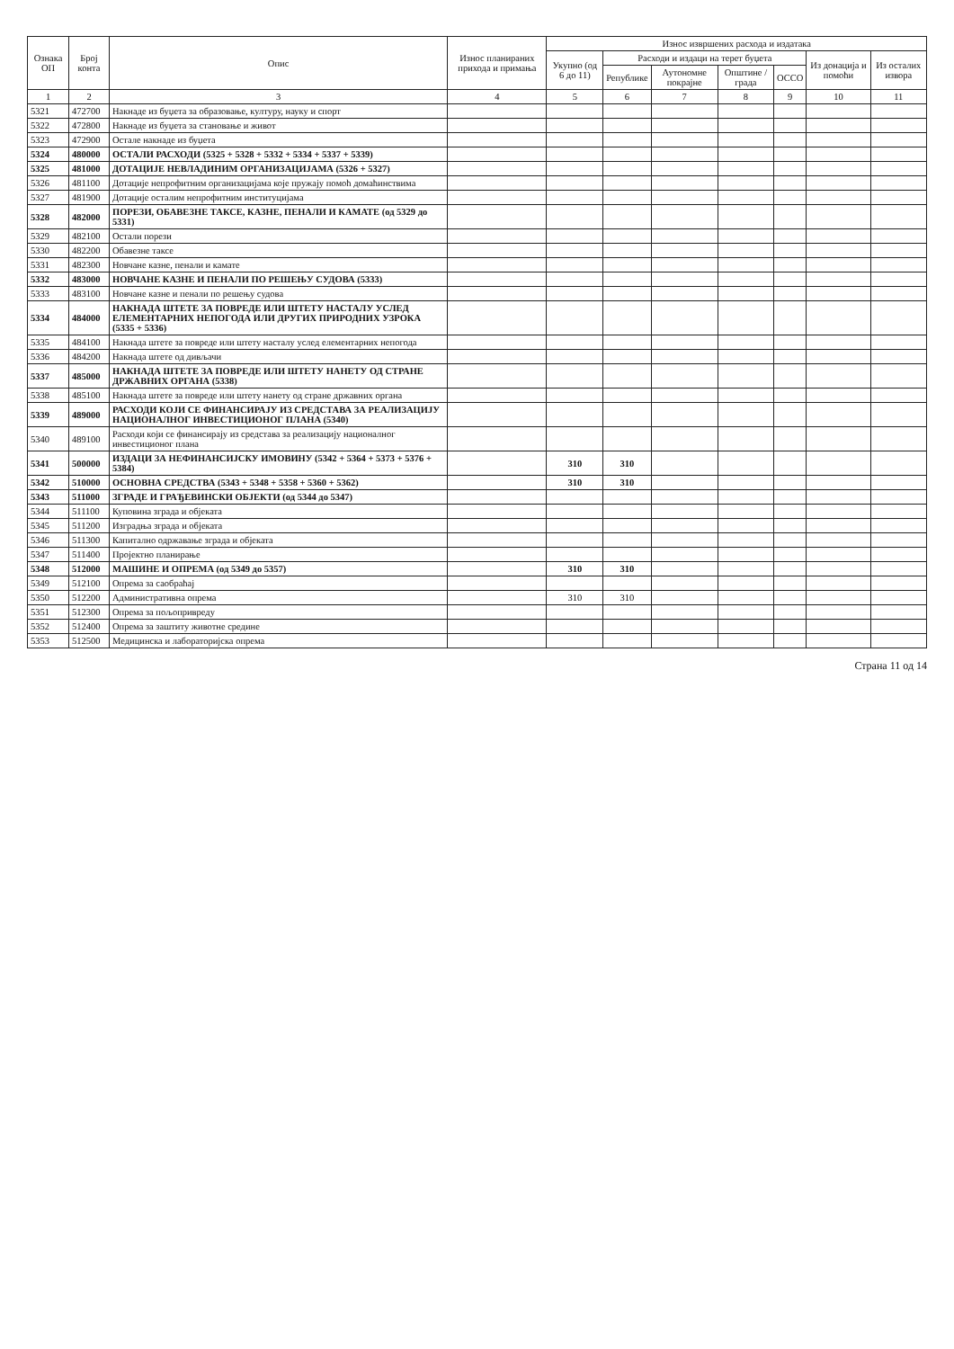| Ознака ОП | Број конта | Опис | Износ планираних прихода и примања | Износ извршених расхода и издатака | | | | | | |
| --- | --- | --- | --- | --- | --- | --- | --- | --- | --- | --- |
| | | | | Укупно (од 6 до 11) | Расходи и издаци на терет буџета | | | | Из донација и помоћи | Из осталих извора |
| | | | | | Републике | Аутономне покрајне | Општине / града | ОССО | | |
| 1 | 2 | 3 | 4 | 5 | 6 | 7 | 8 | 9 | 10 | 11 |
| 5321 | 472700 | Накнаде из буџета за образовање, културу, науку и спорт | | | | | | | | |
| 5322 | 472800 | Накнаде из буџета за становање и живот | | | | | | | | |
| 5323 | 472900 | Остале накнаде из буџета | | | | | | | | |
| 5324 | 480000 | ОСТАЛИ РАСХОДИ (5325 + 5328 + 5332 + 5334 + 5337 + 5339) | | | | | | | | |
| 5325 | 481000 | ДОТАЦИЈЕ НЕВЛАДИНИМ ОРГАНИЗАЦИЈАМА (5326 + 5327) | | | | | | | | |
| 5326 | 481100 | Дотације непрофитним организацијама које пружају помоћ домаћинствима | | | | | | | | |
| 5327 | 481900 | Дотације осталим непрофитним институцијама | | | | | | | | |
| 5328 | 482000 | ПОРЕЗИ, ОБАВЕЗНЕ ТАКСЕ, КАЗНЕ, ПЕНАЛИ И КАМАТЕ (од 5329 до 5331) | | | | | | | | |
| 5329 | 482100 | Остали порези | | | | | | | | |
| 5330 | 482200 | Обавезне таксе | | | | | | | | |
| 5331 | 482300 | Новчане казне, пенали и камате | | | | | | | | |
| 5332 | 483000 | НОВЧАНЕ КАЗНЕ И ПЕНАЛИ ПО РЕШЕЊУ СУДОВА (5333) | | | | | | | | |
| 5333 | 483100 | Новчане казне и пенали по решењу судова | | | | | | | | |
| 5334 | 484000 | НАКНАДА ШТЕТЕ ЗА ПОВРЕДЕ ИЛИ ШТЕТУ НАСТАЛУ УСЛЕД ЕЛЕМЕНТАРНИХ НЕПОГОДА ИЛИ ДРУГИХ ПРИРОДНИХ УЗРОКА (5335 + 5336) | | | | | | | | |
| 5335 | 484100 | Накнада штете за повреде или штету насталу услед елементарних непогода | | | | | | | | |
| 5336 | 484200 | Накнада штете од дивљачи | | | | | | | | |
| 5337 | 485000 | НАКНАДА ШТЕТЕ ЗА ПОВРЕДЕ ИЛИ ШТЕТУ НАНЕТУ ОД СТРАНЕ ДРЖАВНИХ ОРГАНА (5338) | | | | | | | | |
| 5338 | 485100 | Накнада штете за повреде или штету нанету од стране државних органа | | | | | | | | |
| 5339 | 489000 | РАСХОДИ КОЈИ СЕ ФИНАНСИРАЈУ ИЗ СРЕДСТАВА ЗА РЕАЛИЗАЦИЈУ НАЦИОНАЛНОГ ИНВЕСТИЦИОНОГ ПЛАНА (5340) | | | | | | | | |
| 5340 | 489100 | Расходи који се финансирају из средстава за реализацију националног инвестиционог плана | | | | | | | | |
| 5341 | 500000 | ИЗДАЦИ ЗА НЕФИНАНСИЈСКУ ИМОВИНУ (5342 + 5364 + 5373 + 5376 + 5384) | | 310 | 310 | | | | | |
| 5342 | 510000 | ОСНОВНА СРЕДСТВА (5343 + 5348 + 5358 + 5360 + 5362) | | 310 | 310 | | | | | |
| 5343 | 511000 | ЗГРАДЕ И ГРАЂЕВИНСКИ ОБЈЕКТИ (од 5344 до 5347) | | | | | | | | |
| 5344 | 511100 | Куповина зграда и објеката | | | | | | | | |
| 5345 | 511200 | Изградња зграда и објеката | | | | | | | | |
| 5346 | 511300 | Капитално одржавање зграда и објеката | | | | | | | | |
| 5347 | 511400 | Пројектно планирање | | | | | | | | |
| 5348 | 512000 | МАШИНЕ И ОПРЕМА (од 5349 до 5357) | | 310 | 310 | | | | | |
| 5349 | 512100 | Опрема за саобраћај | | | | | | | | |
| 5350 | 512200 | Административна опрема | | 310 | 310 | | | | | |
| 5351 | 512300 | Опрема за пољопривреду | | | | | | | | |
| 5352 | 512400 | Опрема за заштиту животне средине | | | | | | | | |
| 5353 | 512500 | Медицинска и лабораторијска опрема | | | | | | | | |
Страна 11 од 14